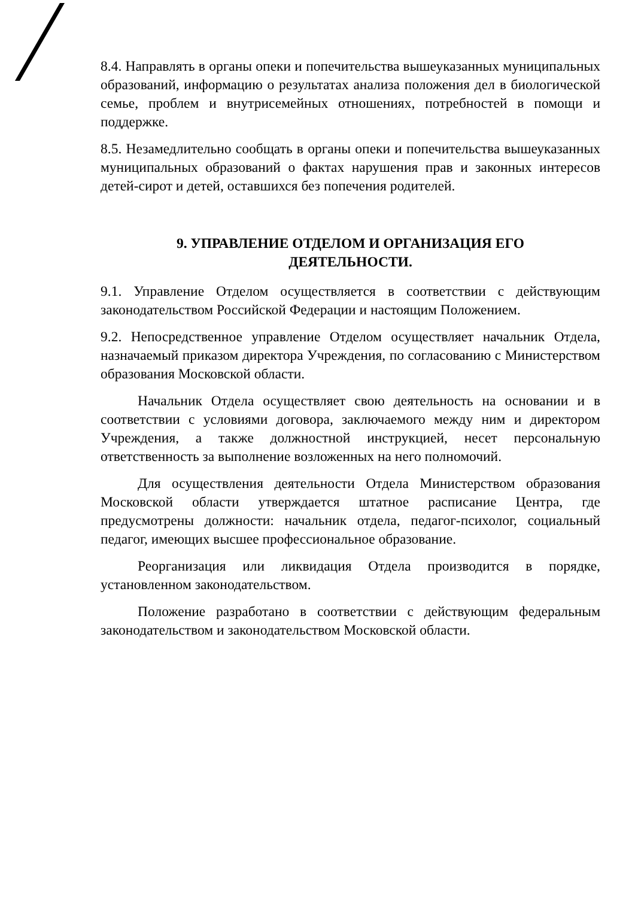8.4. Направлять в органы опеки и попечительства вышеуказанных муниципальных образований, информацию о результатах анализа положения дел в биологической семье, проблем и внутрисемейных отношениях, потребностей в помощи и поддержке.
8.5. Незамедлительно сообщать в органы опеки и попечительства вышеуказанных муниципальных образований о фактах нарушения прав и законных интересов детей-сирот и детей, оставшихся без попечения родителей.
9. УПРАВЛЕНИЕ ОТДЕЛОМ И ОРГАНИЗАЦИЯ ЕГО
ДЕЯТЕЛЬНОСТИ.
9.1. Управление Отделом осуществляется в соответствии с действующим законодательством Российской Федерации и настоящим Положением.
9.2. Непосредственное управление Отделом осуществляет начальник Отдела, назначаемый приказом директора Учреждения, по согласованию с Министерством образования Московской области.
Начальник Отдела осуществляет свою деятельность на основании и в соответствии с условиями договора, заключаемого между ним и директором Учреждения, а также должностной инструкцией, несет персональную ответственность за выполнение возложенных на него полномочий.
Для осуществления деятельности Отдела Министерством образования Московской области утверждается штатное расписание Центра, где предусмотрены должности: начальник отдела, педагог-психолог, социальный педагог, имеющих высшее профессиональное образование.
Реорганизация или ликвидация Отдела производится в порядке, установленном законодательством.
Положение разработано в соответствии с действующим федеральным законодательством и законодательством Московской области.